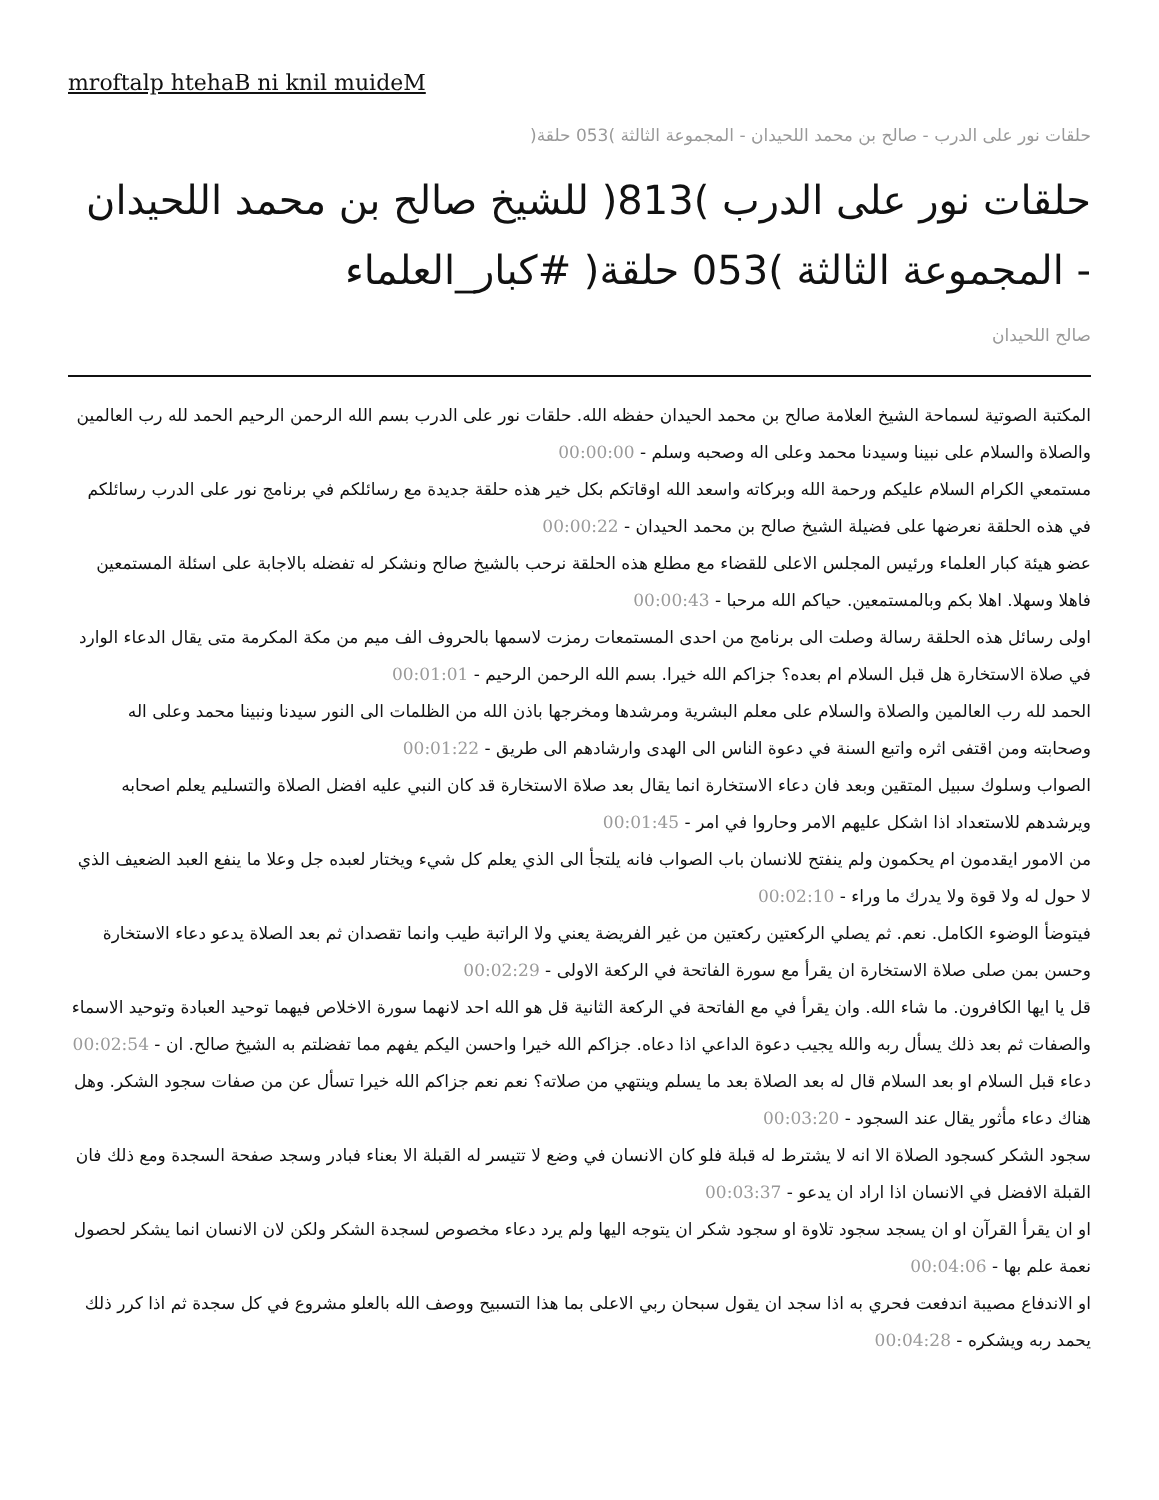mroftalp htehaB ni knil muideM
حلقات نور على الدرب - صالح بن محمد اللحيدان - المجموعة الثالثة )053 حلقة(
حلقات نور على الدرب )813( للشيخ صالح بن محمد اللحيدان - المجموعة الثالثة )053 حلقة( #كبار_العلماء
صالح اللحيدان
المكتبة الصوتية لسماحة الشيخ العلامة صالح بن محمد الحيدان حفظه الله. حلقات نور على الدرب بسم الله الرحمن الرحيم الحمد لله رب العالمين والصلاة والسلام على نبينا وسيدنا محمد وعلى اله وصحبه وسلم - 00:00:00
مستمعي الكرام السلام عليكم ورحمة الله وبركاته واسعد الله اوقاتكم بكل خير هذه حلقة جديدة مع رسائلكم في برنامج نور على الدرب رسائلكم في هذه الحلقة نعرضها على فضيلة الشيخ صالح بن محمد الحيدان - 00:00:22
عضو هيئة كبار العلماء ورئيس المجلس الاعلى للقضاء مع مطلع هذه الحلقة نرحب بالشيخ صالح ونشكر له تفضله بالاجابة على اسئلة المستمعين فاهلا وسهلا. اهلا بكم وبالمستمعين. حياكم الله مرحبا - 00:00:43
اولى رسائل هذه الحلقة رسالة وصلت الى برنامج من احدى المستمعات رمزت لاسمها بالحروف الف ميم من مكة المكرمة متى يقال الدعاء الوارد في صلاة الاستخارة هل قبل السلام ام بعده؟ جزاكم الله خيرا. بسم الله الرحمن الرحيم - 00:01:01
الحمد لله رب العالمين والصلاة والسلام على معلم البشرية ومرشدها ومخرجها باذن الله من الظلمات الى النور سيدنا ونبينا محمد وعلى اله وصحابته ومن اقتفى اثره واتبع السنة في دعوة الناس الى الهدى وارشادهم الى طريق - 00:01:22
الصواب وسلوك سبيل المتقين وبعد فان دعاء الاستخارة انما يقال بعد صلاة الاستخارة قد كان النبي عليه افضل الصلاة والتسليم يعلم اصحابه ويرشدهم للاستعداد اذا اشكل عليهم الامر وحاروا في امر - 00:01:45
من الامور ايقدمون ام يحكمون ولم ينفتح للانسان باب الصواب فانه يلتجأ الى الذي يعلم كل شيء ويختار لعبده جل وعلا ما ينفع العبد الضعيف الذي لا حول له ولا قوة ولا يدرك ما وراء - 00:02:10
فيتوضأ الوضوء الكامل. نعم. ثم يصلي الركعتين ركعتين من غير الفريضة يعني ولا الراتبة طيب وانما تقصدان ثم بعد الصلاة يدعو دعاء الاستخارة وحسن بمن صلى صلاة الاستخارة ان يقرأ مع سورة الفاتحة في الركعة الاولى - 00:02:29
قل يا ايها الكافرون. ما شاء الله. وان يقرأ في مع الفاتحة في الركعة الثانية قل هو الله احد لانهما سورة الاخلاص فيهما توحيد العبادة وتوحيد الاسماء والصفات ثم بعد ذلك يسأل ربه والله يجيب دعوة الداعي اذا دعاه. جزاكم الله خيرا واحسن اليكم يفهم مما تفضلتم به الشيخ صالح. ان - 00:02:54
دعاء قبل السلام او بعد السلام قال له بعد الصلاة بعد ما يسلم وينتهي من صلاته؟ نعم نعم جزاكم الله خيرا تسأل عن من صفات سجود الشكر. وهل هناك دعاء مأثور يقال عند السجود - 00:03:20
سجود الشكر كسجود الصلاة الا انه لا يشترط له قبلة فلو كان الانسان في وضع لا تتيسر له القبلة الا بعناء فبادر وسجد صفحة السجدة ومع ذلك فان القبلة الافضل في الانسان اذا اراد ان يدعو - 00:03:37
او ان يقرأ القرآن او ان يسجد سجود تلاوة او سجود شكر ان يتوجه اليها ولم يرد دعاء مخصوص لسجدة الشكر ولكن لان الانسان انما يشكر لحصول نعمة علم بها - 00:04:06
او الاندفاع مصيبة اندفعت فحري به اذا سجد ان يقول سبحان ربي الاعلى بما هذا التسبيح ووصف الله بالعلو مشروع في كل سجدة ثم اذا كرر ذلك يحمد ربه ويشكره - 00:04:28